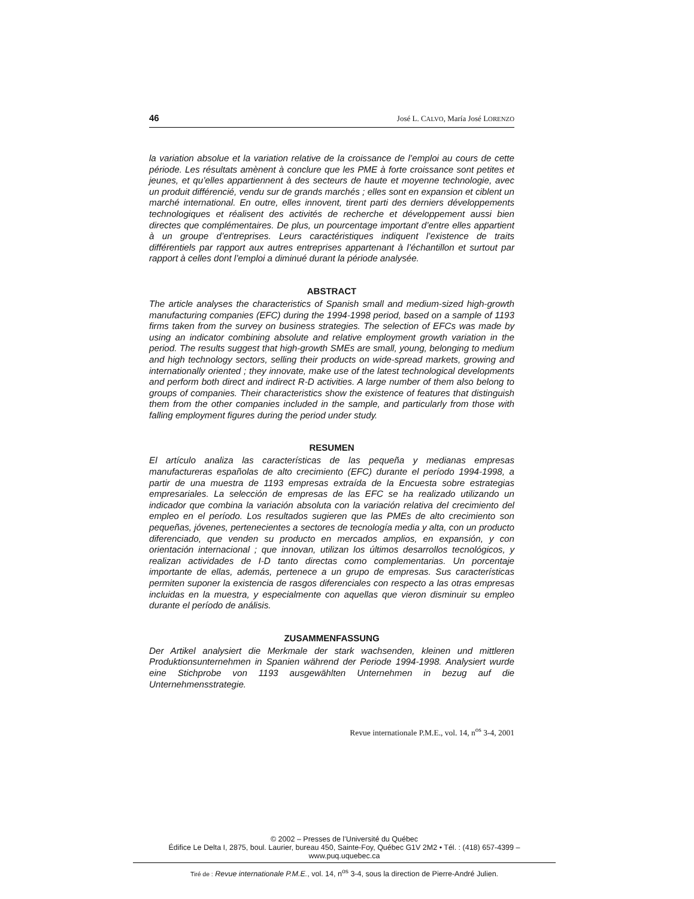46 José L. CALVO, María José LORENZO
la variation absolue et la variation relative de la croissance de l’emploi au cours de cette période. Les résultats amènent à conclure que les PME à forte croissance sont petites et jeunes, et qu’elles appartiennent à des secteurs de haute et moyenne technologie, avec un produit différencié, vendu sur de grands marchés ; elles sont en expansion et ciblent un marché international. En outre, elles innovent, tirent parti des derniers développements technologiques et réalisent des activités de recherche et développement aussi bien directes que complémentaires. De plus, un pourcentage important d’entre elles appartient à un groupe d’entreprises. Leurs caractéristiques indiquent l’existence de traits différentiels par rapport aux autres entreprises appartenant à l’échantillon et surtout par rapport à celles dont l’emploi a diminué durant la période analysée.
ABSTRACT
The article analyses the characteristics of Spanish small and medium-sized high-growth manufacturing companies (EFC) during the 1994-1998 period, based on a sample of 1193 firms taken from the survey on business strategies. The selection of EFCs was made by using an indicator combining absolute and relative employment growth variation in the period. The results suggest that high-growth SMEs are small, young, belonging to medium and high technology sectors, selling their products on wide-spread markets, growing and internationally oriented ; they innovate, make use of the latest technological developments and perform both direct and indirect R-D activities. A large number of them also belong to groups of companies. Their characteristics show the existence of features that distinguish them from the other companies included in the sample, and particularly from those with falling employment figures during the period under study.
RESUMEN
El artículo analiza las características de las pequeña y medianas empresas manufactureras españolas de alto crecimiento (EFC) durante el período 1994-1998, a partir de una muestra de 1193 empresas extraída de la Encuesta sobre estrategias empresariales. La selección de empresas de las EFC se ha realizado utilizando un indicador que combina la variación absoluta con la variación relativa del crecimiento del empleo en el período. Los resultados sugieren que las PMEs de alto crecimiento son pequeñas, jóvenes, pertenecientes a sectores de tecnología media y alta, con un producto diferenciado, que venden su producto en mercados amplios, en expansión, y con orientación internacional ; que innovan, utilizan los últimos desarrollos tecnológicos, y realizan actividades de I-D tanto directas como complementarias. Un porcentaje importante de ellas, además, pertenece a un grupo de empresas. Sus características permiten suponer la existencia de rasgos diferenciales con respecto a las otras empresas incluidas en la muestra, y especialmente con aquellas que vieron disminuir su empleo durante el período de análisis.
ZUSAMMENFASSUNG
Der Artikel analysiert die Merkmale der stark wachsenden, kleinen und mittleren Produktionsunternehmen in Spanien während der Periode 1994-1998. Analysiert wurde eine Stichprobe von 1193 ausgewählten Unternehmen in bezug auf die Unternehmensstrategie.
Revue internationale P.M.E., vol. 14, n<sup>os</sup> 3-4, 2001
© 2002 – Presses de l’Université du Québec
Édifice Le Delta I, 2875, boul. Laurier, bureau 450, Sainte-Foy, Québec G1V 2M2 • Tél. : (418) 657-4399 – www.puq.uquebec.ca
Tiré de : Revue internationale P.M.E., vol. 14, n<sup>os</sup> 3-4, sous la direction de Pierre-André Julien.